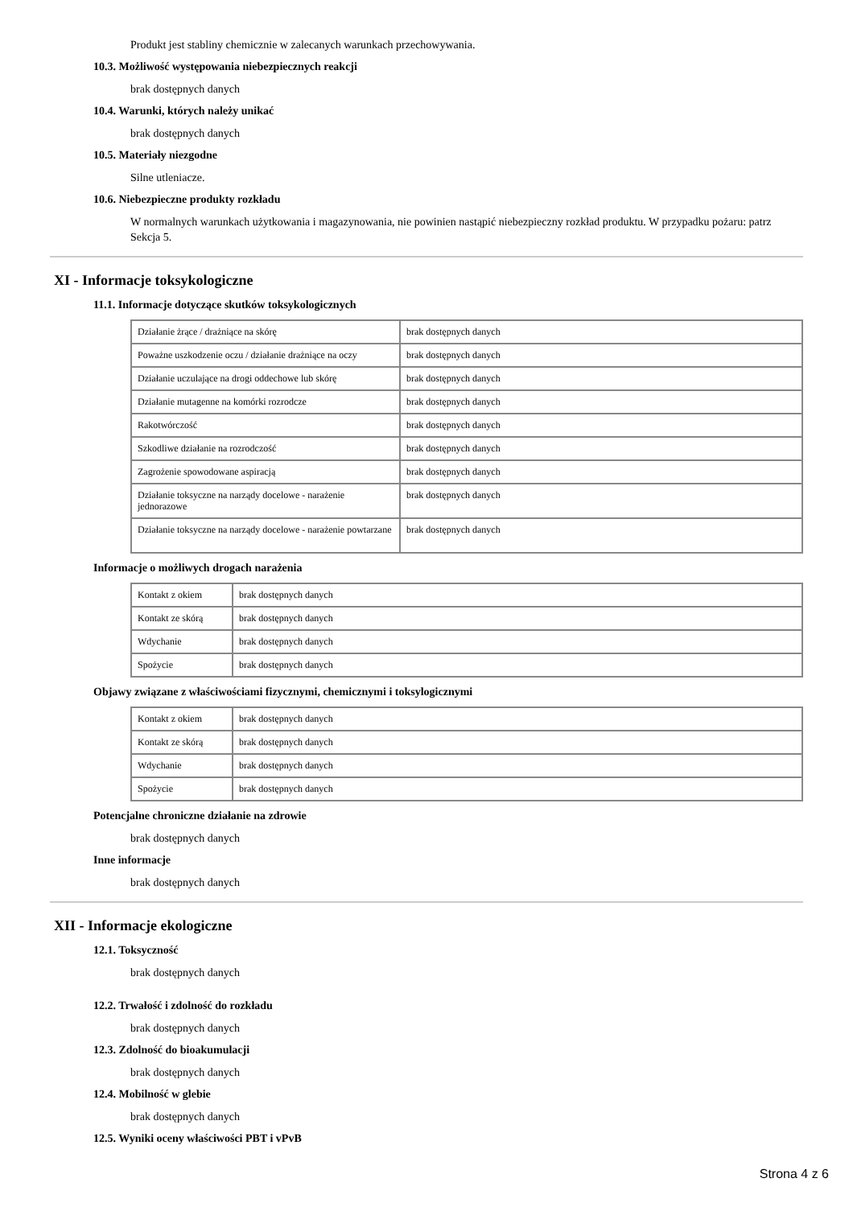Produkt jest stabliny chemicznie w zalecanych warunkach przechowywania.
10.3. Możliwość występowania niebezpiecznych reakcji
brak dostępnych danych
10.4. Warunki, których należy unikać
brak dostępnych danych
10.5. Materiały niezgodne
Silne utleniacze.
10.6. Niebezpieczne produkty rozkładu
W normalnych warunkach użytkowania i magazynowania, nie powinien nastąpić niebezpieczny rozkład produktu. W przypadku pożaru: patrz Sekcja 5.
XI - Informacje toksykologiczne
11.1. Informacje dotyczące skutków toksykologicznych
| Działanie żrące / drażniące na skórę | brak dostępnych danych |
| Poważne uszkodzenie oczu / działanie drażniące na oczy | brak dostępnych danych |
| Działanie uczulające na drogi oddechowe lub skórę | brak dostępnych danych |
| Działanie mutagenne na komórki rozrodcze | brak dostępnych danych |
| Rakotwórczość | brak dostępnych danych |
| Szkodliwe działanie na rozrodczość | brak dostępnych danych |
| Zagrożenie spowodowane aspiracją | brak dostępnych danych |
| Działanie toksyczne na narządy docelowe - narażenie jednorazowe | brak dostępnych danych |
| Działanie toksyczne na narządy docelowe - narażenie powtarzane | brak dostępnych danych |
Informacje o możliwych drogach narażenia
| Kontakt z okiem | brak dostępnych danych |
| Kontakt ze skórą | brak dostępnych danych |
| Wdychanie | brak dostępnych danych |
| Spożycie | brak dostępnych danych |
Objawy związane z właściwościami fizycznymi, chemicznymi i toksylogicznymi
| Kontakt z okiem | brak dostępnych danych |
| Kontakt ze skórą | brak dostępnych danych |
| Wdychanie | brak dostępnych danych |
| Spożycie | brak dostępnych danych |
Potencjalne chroniczne działanie na zdrowie
brak dostępnych danych
Inne informacje
brak dostępnych danych
XII - Informacje ekologiczne
12.1. Toksyczność
brak dostępnych danych
12.2. Trwałość i zdolność do rozkładu
brak dostępnych danych
12.3. Zdolność do bioakumulacji
brak dostępnych danych
12.4. Mobilność w glebie
brak dostępnych danych
12.5. Wyniki oceny właściwości PBT i vPvB
Strona 4 z 6